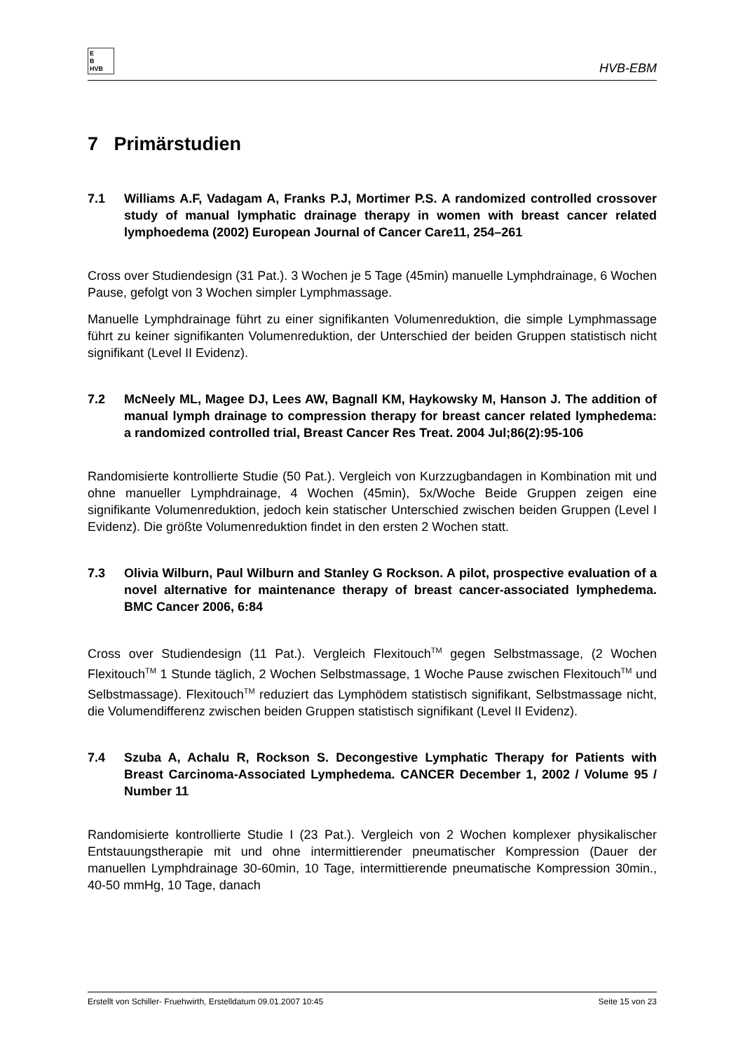E
B
HVB
HVB-EBM
7 Primärstudien
7.1 Williams A.F, Vadagam A, Franks P.J, Mortimer P.S. A randomized controlled crossover study of manual lymphatic drainage therapy in women with breast cancer related lymphoedema (2002) European Journal of Cancer Care11, 254–261
Cross over Studiendesign (31 Pat.). 3 Wochen je 5 Tage (45min) manuelle Lymphdrainage, 6 Wochen Pause, gefolgt von 3 Wochen simpler Lymphmassage.
Manuelle Lymphdrainage führt zu einer signifikanten Volumenreduktion, die simple Lymphmassage führt zu keiner signifikanten Volumenreduktion, der Unterschied der beiden Gruppen statistisch nicht signifikant (Level II Evidenz).
7.2 McNeely ML, Magee DJ, Lees AW, Bagnall KM, Haykowsky M, Hanson J. The addition of manual lymph drainage to compression therapy for breast cancer related lymphedema: a randomized controlled trial, Breast Cancer Res Treat. 2004 Jul;86(2):95-106
Randomisierte kontrollierte Studie (50 Pat.). Vergleich von Kurzzugbandagen in Kombination mit und ohne manueller Lymphdrainage, 4 Wochen (45min), 5x/Woche Beide Gruppen zeigen eine signifikante Volumenreduktion, jedoch kein statischer Unterschied zwischen beiden Gruppen (Level I Evidenz). Die größte Volumenreduktion findet in den ersten 2 Wochen statt.
7.3 Olivia Wilburn, Paul Wilburn and Stanley G Rockson. A pilot, prospective evaluation of a novel alternative for maintenance therapy of breast cancer-associated lymphedema. BMC Cancer 2006, 6:84
Cross over Studiendesign (11 Pat.). Vergleich Flexitouch<sup>TM</sup> gegen Selbstmassage, (2 Wochen Flexitouch<sup>TM</sup> 1 Stunde täglich, 2 Wochen Selbstmassage, 1 Woche Pause zwischen Flexitouch<sup>TM</sup> und Selbstmassage). Flexitouch<sup>TM</sup> reduziert das Lymphödem statistisch signifikant, Selbstmassage nicht, die Volumendifferenz zwischen beiden Gruppen statistisch signifikant (Level II Evidenz).
7.4 Szuba A, Achalu R, Rockson S. Decongestive Lymphatic Therapy for Patients with Breast Carcinoma-Associated Lymphedema. CANCER December 1, 2002 / Volume 95 / Number 11
Randomisierte kontrollierte Studie I (23 Pat.). Vergleich von 2 Wochen komplexer physikalischer Entstauungstherapie mit und ohne intermittierender pneumatischer Kompression (Dauer der manuellen Lymphdrainage 30-60min, 10 Tage, intermittierende pneumatische Kompression 30min., 40-50 mmHg, 10 Tage, danach
Erstellt von Schiller- Fruehwirth, Erstelldatum 09.01.2007 10:45 Seite 15 von 23